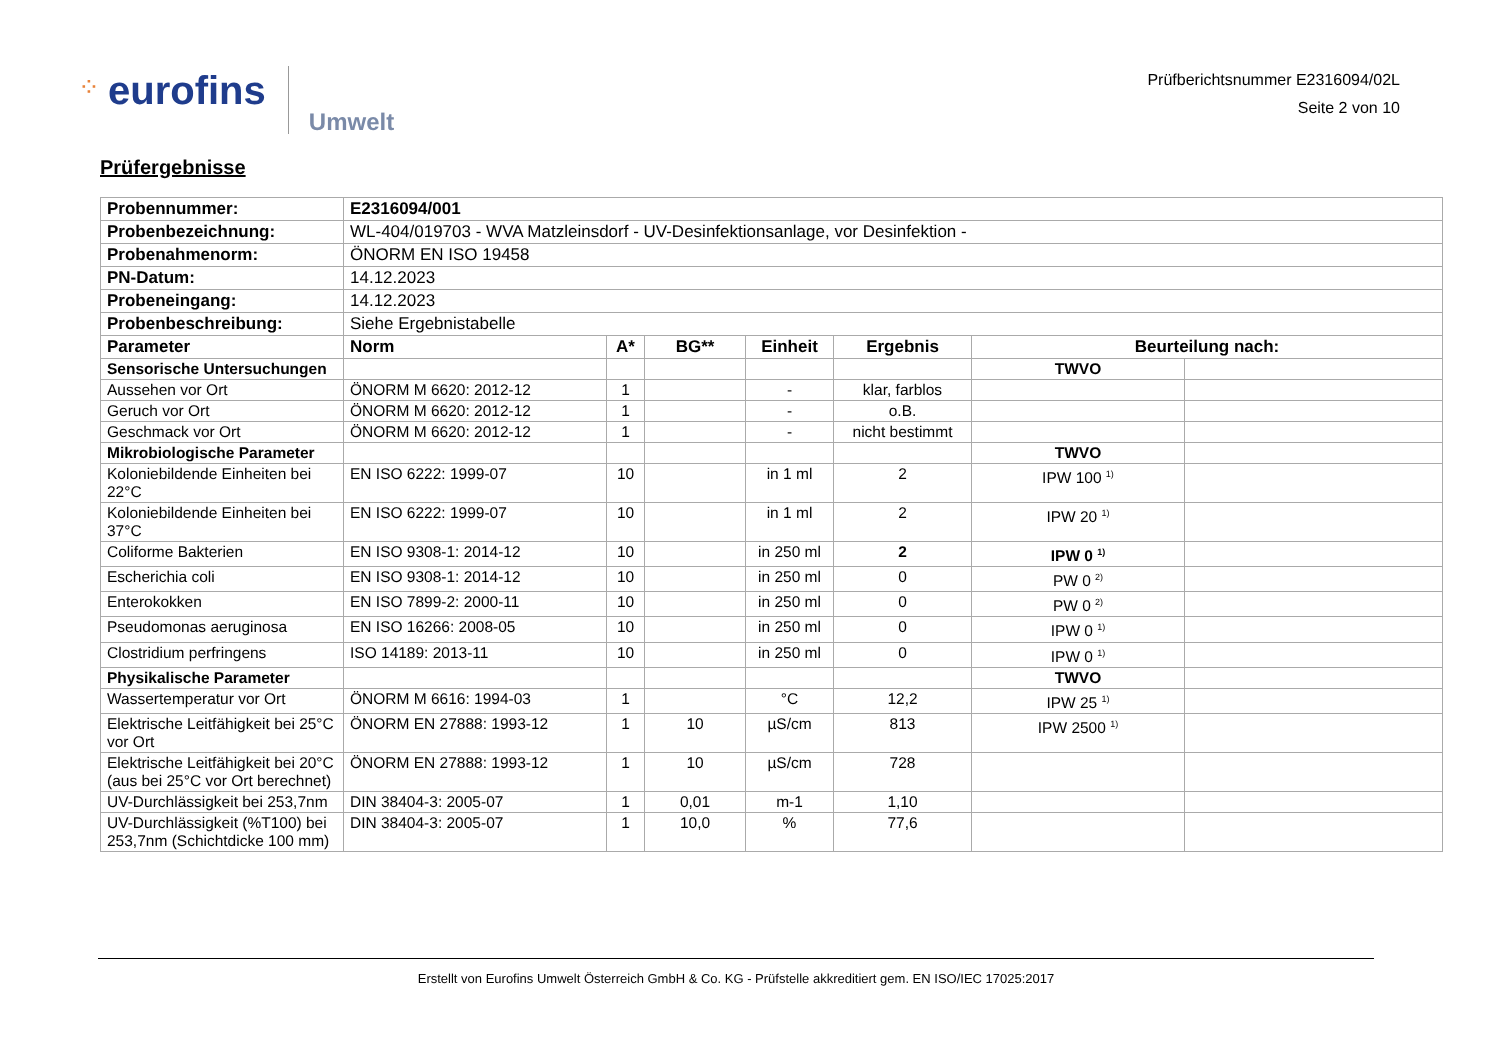⁘ eurofins Umwelt
Prüfberichtsnummer E2316094/02L
Seite 2 von 10
Prüfergebnisse
| Probennummer: | E2316094/001 | | | | | | |
| Probenbezeichnung: | WL-404/019703 - WVA Matzleinsdorf - UV-Desinfektionsanlage, vor Desinfektion - | | | | | | |
| Probenahmenorm: | ÖNORM EN ISO 19458 | | | | | | |
| PN-Datum: | 14.12.2023 | | | | | | |
| Probeneingang: | 14.12.2023 | | | | | | |
| Probenbeschreibung: | Siehe Ergebnistabelle | | | | | | |
| Parameter | Norm | A* | BG** | Einheit | Ergebnis | Beurteilung nach: | |
| Sensorische Untersuchungen | | | | | | TWVO | |
| Aussehen vor Ort | ÖNORM M 6620: 2012-12 | 1 | | - | klar, farblos | | |
| Geruch vor Ort | ÖNORM M 6620: 2012-12 | 1 | | - | o.B. | | |
| Geschmack vor Ort | ÖNORM M 6620: 2012-12 | 1 | | - | nicht bestimmt | | |
| Mikrobiologische Parameter | | | | | | TWVO | |
| Koloniebildende Einheiten bei 22°C | EN ISO 6222: 1999-07 | 10 | | in 1 ml | 2 | IPW 100 <sup>1)</sup> | |
| Koloniebildende Einheiten bei 37°C | EN ISO 6222: 1999-07 | 10 | | in 1 ml | 2 | IPW 20 <sup>1)</sup> | |
| Coliforme Bakterien | EN ISO 9308-1: 2014-12 | 10 | | in 250 ml | 2 | IPW 0 <sup>1)</sup> | |
| Escherichia coli | EN ISO 9308-1: 2014-12 | 10 | | in 250 ml | 0 | PW 0 <sup>2)</sup> | |
| Enterokokken | EN ISO 7899-2: 2000-11 | 10 | | in 250 ml | 0 | PW 0 <sup>2)</sup> | |
| Pseudomonas aeruginosa | EN ISO 16266: 2008-05 | 10 | | in 250 ml | 0 | IPW 0 <sup>1)</sup> | |
| Clostridium perfringens | ISO 14189: 2013-11 | 10 | | in 250 ml | 0 | IPW 0 <sup>1)</sup> | |
| Physikalische Parameter | | | | | | TWVO | |
| Wassertemperatur vor Ort | ÖNORM M 6616: 1994-03 | 1 | | °C | 12,2 | IPW 25 <sup>1)</sup> | |
| Elektrische Leitfähigkeit bei 25°C vor Ort | ÖNORM EN 27888: 1993-12 | 1 | 10 | µS/cm | 813 | IPW 2500 <sup>1)</sup> | |
| Elektrische Leitfähigkeit bei 20°C (aus bei 25°C vor Ort berechnet) | ÖNORM EN 27888: 1993-12 | 1 | 10 | µS/cm | 728 | | |
| UV-Durchlässigkeit bei 253,7nm | DIN 38404-3: 2005-07 | 1 | 0,01 | m-1 | 1,10 | | |
| UV-Durchlässigkeit (%T100) bei 253,7nm (Schichtdicke 100 mm) | DIN 38404-3: 2005-07 | 1 | 10,0 | % | 77,6 | | |
Erstellt von Eurofins Umwelt Österreich GmbH & Co. KG - Prüfstelle akkreditiert gem. EN ISO/IEC 17025:2017